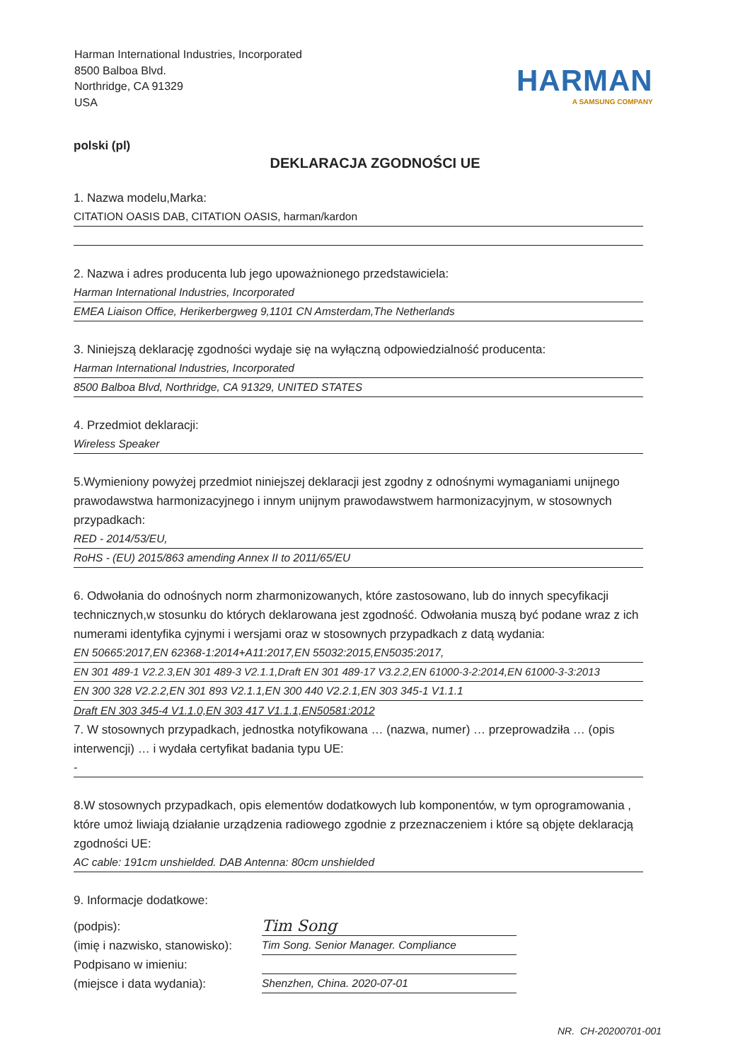Harman International Industries, Incorporated
8500 Balboa Blvd.
Northridge, CA 91329
USA
HARMAN
A SAMSUNG COMPANY
polski (pl)
DEKLARACJA ZGODNOŚCI UE
1. Nazwa modelu,Marka:
CITATION OASIS DAB, CITATION OASIS, harman/kardon
2. Nazwa i adres producenta lub jego upoważnionego przedstawiciela:
Harman International Industries, Incorporated
EMEA Liaison Office, Herikerbergweg 9,1101 CN Amsterdam,The Netherlands
3. Niniejszą deklarację zgodności wydaje się na wyłączną odpowiedzialność producenta:
Harman International Industries, Incorporated
8500 Balboa Blvd, Northridge, CA 91329, UNITED STATES
4. Przedmiot deklaracji:
Wireless Speaker
5.Wymieniony powyżej przedmiot niniejszej deklaracji jest zgodny z odnośnymi wymaganiami unijnego prawodawstwa harmonizacyjnego i innym unijnym prawodawstwem harmonizacyjnym, w stosownych przypadkach:
RED - 2014/53/EU,
RoHS - (EU) 2015/863 amending Annex II to 2011/65/EU
6. Odwołania do odnośnych norm zharmonizowanych, które zastosowano, lub do innych specyfikacji technicznych,w stosunku do których deklarowana jest zgodność. Odwołania muszą być podane wraz z ich numerami identyfika cyjnymi i wersjami oraz w stosownych przypadkach z datą wydania:
EN 50665:2017,EN 62368-1:2014+A11:2017,EN 55032:2015,EN5035:2017,
EN 301 489-1 V2.2.3,EN 301 489-3 V2.1.1,Draft EN 301 489-17 V3.2.2,EN 61000-3-2:2014,EN 61000-3-3:2013
EN 300 328 V2.2.2,EN 301 893 V2.1.1,EN 300 440 V2.2.1,EN 303 345-1 V1.1.1
Draft EN 303 345-4 V1.1.0,EN 303 417 V1.1.1,EN50581:2012
7. W stosownych przypadkach, jednostka notyfikowana … (nazwa, numer) … przeprowadziła … (opis interwencji) … i wydała certyfikat badania typu UE:
-
8.W stosownych przypadkach, opis elementów dodatkowych lub komponentów, w tym oprogramowania , które umoż liwiają działanie urządzenia radiowego zgodnie z przeznaczeniem i które są objęte deklaracją zgodności UE:
AC cable: 191cm unshielded. DAB Antenna: 80cm unshielded
9. Informacje dodatkowe:
(podpis):
(imię i nazwisko, stanowisko):
Podpisano w imieniu:
(miejsce i data wydania):
Tim Song
Tim Song. Senior Manager. Compliance
Shenzhen, China. 2020-07-01
NR. CH-20200701-001